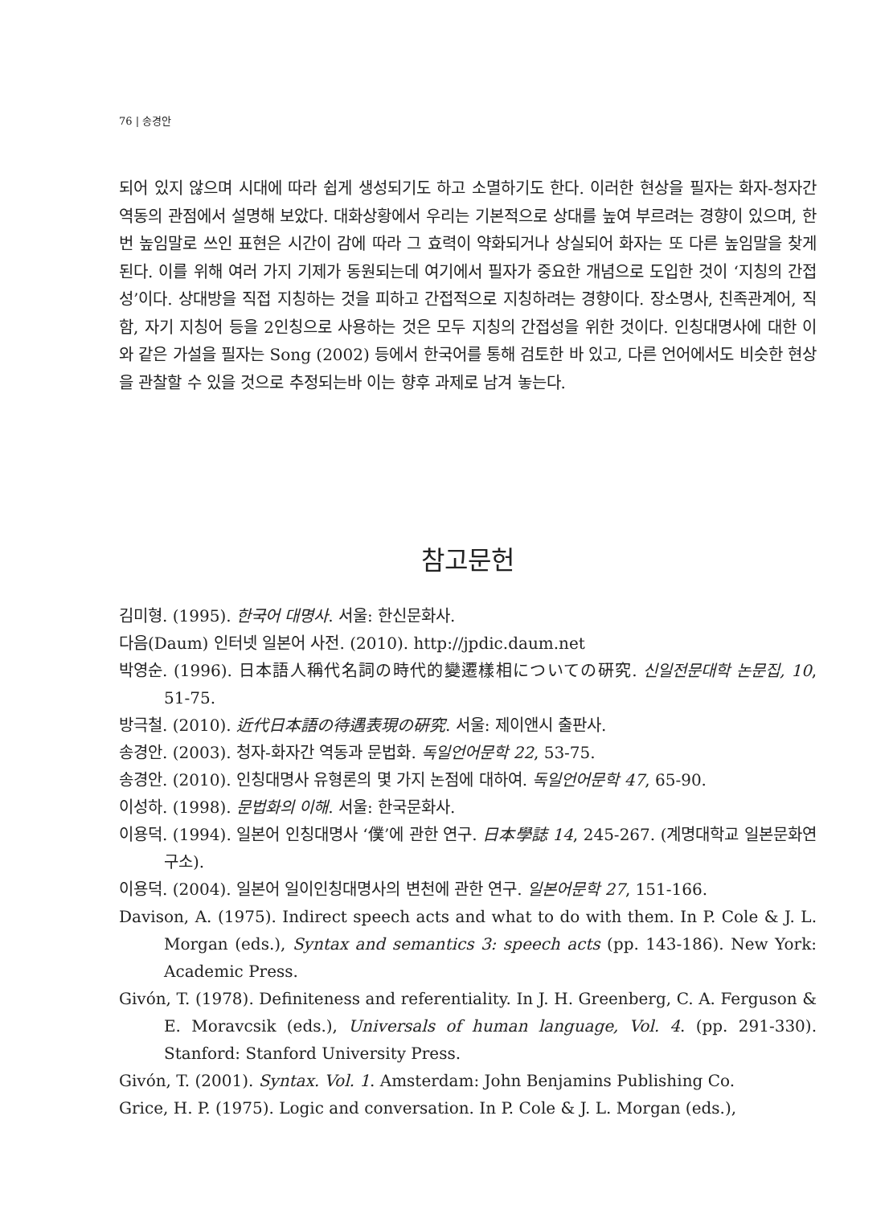76 | 송경안
되어 있지 않으며 시대에 따라 쉽게 생성되기도 하고 소멸하기도 한다. 이러한 현상을 필자는 화자-청자간 역동의 관점에서 설명해 보았다. 대화상황에서 우리는 기본적으로 상대를 높여 부르려는 경향이 있으며, 한번 높임말로 쓰인 표현은 시간이 감에 따라 그 효력이 약화되거나 상실되어 화자는 또 다른 높임말을 찾게 된다. 이를 위해 여러 가지 기제가 동원되는데 여기에서 필자가 중요한 개념으로 도입한 것이 ‘지칭의 간접성’이다. 상대방을 직접 지칭하는 것을 피하고 간접적으로 지칭하려는 경향이다. 장소명사, 친족관계어, 직함, 자기 지칭어 등을 2인칭으로 사용하는 것은 모두 지칭의 간접성을 위한 것이다. 인칭대명사에 대한 이와 같은 가설을 필자는 Song (2002) 등에서 한국어를 통해 검토한 바 있고, 다른 언어에서도 비슷한 현상을 관찰할 수 있을 것으로 추정되는바 이는 향후 과제로 남겨 놓는다.
참고문헌
김미형. (1995). 한국어 대명사. 서울: 한신문화사.
다음(Daum) 인터넷 일본어 사전. (2010). http://jpdic.daum.net
박영순. (1996). 日本語人稱代名詞の時代的變遷樣相についての硏究. 신일전문대학 논문집, 10, 51-75.
방극철. (2010). 近代日本語の待遇表現の硏究. 서울: 제이앤시 출판사.
송경안. (2003). 청자-화자간 역동과 문법화. 독일언어문학 22, 53-75.
송경안. (2010). 인칭대명사 유형론의 몇 가지 논점에 대하여. 독일언어문학 47, 65-90.
이성하. (1998). 문법화의 이해. 서울: 한국문화사.
이용덕. (1994). 일본어 인칭대명사 ‘僕’에 관한 연구. 日本學誌 14, 245-267. (계명대학교 일본문화연구소).
이용덕. (2004). 일본어 일이인칭대명사의 변천에 관한 연구. 일본어문학 27, 151-166.
Davison, A. (1975). Indirect speech acts and what to do with them. In P. Cole & J. L. Morgan (eds.), Syntax and semantics 3: speech acts (pp. 143-186). New York: Academic Press.
Givón, T. (1978). Definiteness and referentiality. In J. H. Greenberg, C. A. Ferguson & E. Moravcsik (eds.), Universals of human language, Vol. 4. (pp. 291-330). Stanford: Stanford University Press.
Givón, T. (2001). Syntax. Vol. 1. Amsterdam: John Benjamins Publishing Co.
Grice, H. P. (1975). Logic and conversation. In P. Cole & J. L. Morgan (eds.),